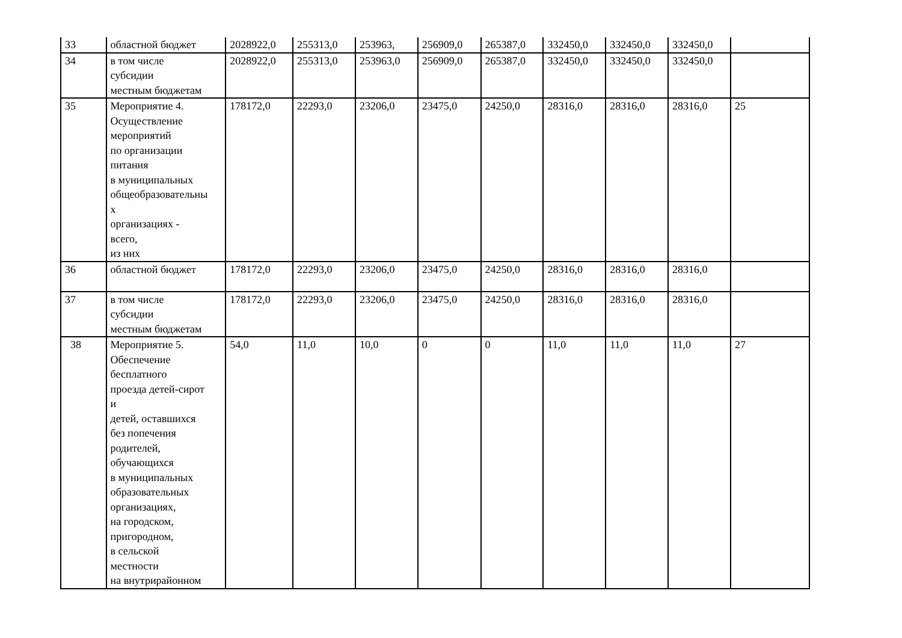| 33 | областной бюджет | 2028922,0 | 255313,0 | 253963, | 256909,0 | 265387,0 | 332450,0 | 332450,0 | 332450,0 | |
| 34 | в том числе субсидии местным бюджетам | 2028922,0 | 255313,0 | 253963,0 | 256909,0 | 265387,0 | 332450,0 | 332450,0 | 332450,0 | |
| 35 | Мероприятие 4. Осуществление мероприятий по организации питания в муниципальных общеобразовательны х организациях - всего, из них | 178172,0 | 22293,0 | 23206,0 | 23475,0 | 24250,0 | 28316,0 | 28316,0 | 28316,0 | 25 |
| 36 | областной бюджет | 178172,0 | 22293,0 | 23206,0 | 23475,0 | 24250,0 | 28316,0 | 28316,0 | 28316,0 | |
| 37 | в том числе субсидии местным бюджетам | 178172,0 | 22293,0 | 23206,0 | 23475,0 | 24250,0 | 28316,0 | 28316,0 | 28316,0 | |
| 38 | Мероприятие 5. Обеспечение бесплатного проезда детей-сирот и детей, оставшихся без попечения родителей, обучающихся в муниципальных образовательных организациях, на городском, пригородном, в сельской местности на внутрирайонном | 54,0 | 11,0 | 10,0 | 0 | 0 | 11,0 | 11,0 | 11,0 | 27 |